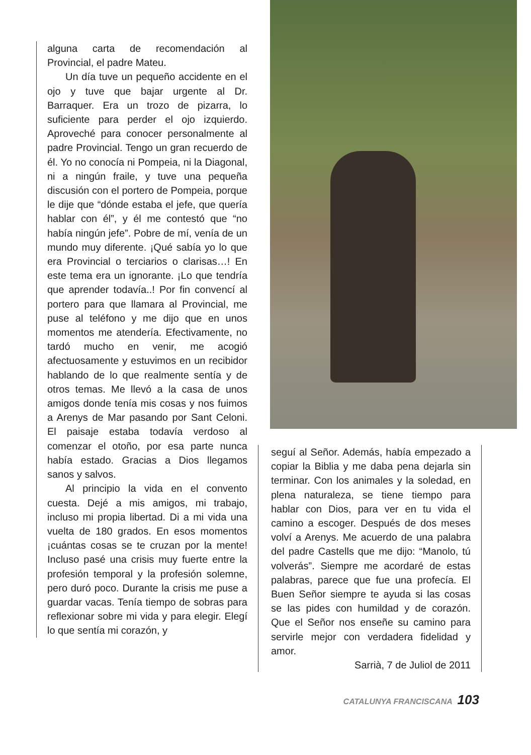alguna carta de recomendación al Provincial, el padre Mateu.
Un día tuve un pequeño accidente en el ojo y tuve que bajar urgente al Dr. Barraquer. Era un trozo de pizarra, lo suficiente para perder el ojo izquierdo. Aproveché para conocer personalmente al padre Provincial. Tengo un gran recuerdo de él. Yo no conocía ni Pompeia, ni la Diagonal, ni a ningún fraile, y tuve una pequeña discusión con el portero de Pompeia, porque le dije que “dónde estaba el jefe, que quería hablar con él”, y él me contestó que “no había ningún jefe”. Pobre de mí, venía de un mundo muy diferente. ¡Qué sabía yo lo que era Provincial o terciarios o clarisas…! En este tema era un ignorante. ¡Lo que tendría que aprender todavía..! Por fin convencí al portero para que llamara al Provincial, me puse al teléfono y me dijo que en unos momentos me atendería. Efectivamente, no tardó mucho en venir, me acogió afectuosamente y estuvimos en un recibidor hablando de lo que realmente sentía y de otros temas. Me llevó a la casa de unos amigos donde tenía mis cosas y nos fuimos a Arenys de Mar pasando por Sant Celoni. El paisaje estaba todavía verdoso al comenzar el otoño, por esa parte nunca había estado. Gracias a Dios llegamos sanos y salvos.
Al principio la vida en el convento cuesta. Dejé a mis amigos, mi trabajo, incluso mi propia libertad. Di a mi vida una vuelta de 180 grados. En esos momentos ¡cuántas cosas se te cruzan por la mente! Incluso pasé una crisis muy fuerte entre la profesión temporal y la profesión solemne, pero duró poco. Durante la crisis me puse a guardar vacas. Tenía tiempo de sobras para reflexionar sobre mi vida y para elegir. Elegí lo que sentía mi corazón, y
seguí al Señor. Además, había empezado a copiar la Biblia y me daba pena dejarla sin terminar. Con los animales y la soledad, en plena naturaleza, se tiene tiempo para hablar con Dios, para ver en tu vida el camino a escoger. Después de dos meses volví a Arenys. Me acuerdo de una palabra del padre Castells que me dijo: “Manolo, tú volverás”. Siempre me acordaré de estas palabras, parece que fue una profecía. El Buen Señor siempre te ayuda si las cosas se las pides con humildad y de corazón. Que el Señor nos enseñe su camino para servirle mejor con verdadera fidelidad y amor.
Sarrià, 7 de Juliol de 2011
CATALUNYA FRANCISCANA 103